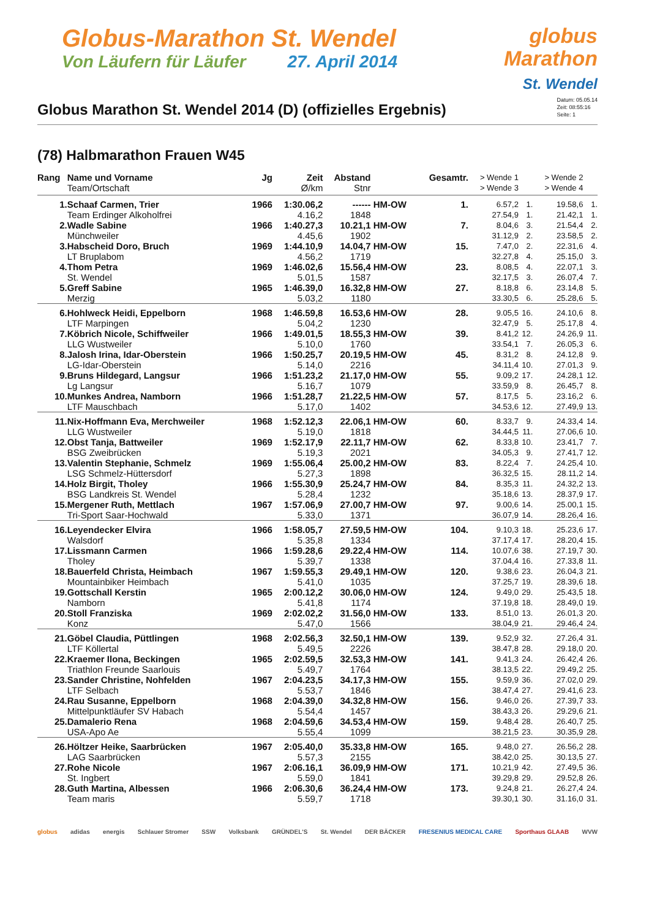Globus-Marathon St. Wendel
Von Läufern für Läufer 27. April 2014
globus
Marathon
St. Wendel
Globus Marathon St. Wendel 2014 (D) (offizielles Ergebnis)
Datum: 05.05.14
Zeit: 08:55:16
Seite: 1
(78) Halbmarathon Frauen W45
| Rang | Name und Vorname | Jg | Zeit | Abstand | | Gesamtr. | > Wende 1 | | > Wende 2 | |
| --- | --- | --- | --- | --- | --- | --- | --- | --- | --- | --- |
| | Team/Ortschaft | | Ø/km | Stnr | | | > Wende 3 | | > Wende 4 | |
| 1. | Schaaf Carmen, Trier | 1966 | 1:30.06,2 | ------ | HM-OW | 1. | 6.57,2 | 1. | 19.58,6 | 1. |
| | Team Erdinger Alkoholfrei | | 4.16,2 | 1848 | | | 27.54,9 | 1. | 21.42,1 | 1. |
| 2. | Wadle Sabine | 1966 | 1:40.27,3 | 10.21,1 | HM-OW | 7. | 8.04,6 | 3. | 21.54,4 | 2. |
| | Münchweiler | | 4.45,6 | 1902 | | | 31.12,9 | 2. | 23.58,5 | 2. |
| 3. | Habscheid Doro, Bruch | 1969 | 1:44.10,9 | 14.04,7 | HM-OW | 15. | 7.47,0 | 2. | 22.31,6 | 4. |
| | LT Bruplabom | | 4.56,2 | 1719 | | | 32.27,8 | 4. | 25.15,0 | 3. |
| 4. | Thom Petra | 1969 | 1:46.02,6 | 15.56,4 | HM-OW | 23. | 8.08,5 | 4. | 22.07,1 | 3. |
| | St. Wendel | | 5.01,5 | 1587 | | | 32.17,5 | 3. | 26.07,4 | 7. |
| 5. | Greff Sabine | 1965 | 1:46.39,0 | 16.32,8 | HM-OW | 27. | 8.18,8 | 6. | 23.14,8 | 5. |
| | Merzig | | 5.03,2 | 1180 | | | 33.30,5 | 6. | 25.28,6 | 5. |
| 6. | Hohlweck Heidi, Eppelborn | 1968 | 1:46.59,8 | 16.53,6 | HM-OW | 28. | 9.05,5 | 16. | 24.10,6 | 8. |
| | LTF Marpingen | | 5.04,2 | 1230 | | | 32.47,9 | 5. | 25.17,8 | 4. |
| 7. | Köbrich Nicole, Schiffweiler | 1966 | 1:49.01,5 | 18.55,3 | HM-OW | 39. | 8.41,2 | 12. | 24.26,9 | 11. |
| | LLG Wustweiler | | 5.10,0 | 1760 | | | 33.54,1 | 7. | 26.05,3 | 6. |
| 8. | Jalosh Irina, Idar-Oberstein | 1966 | 1:50.25,7 | 20.19,5 | HM-OW | 45. | 8.31,2 | 8. | 24.12,8 | 9. |
| | LG-Idar-Oberstein | | 5.14,0 | 2216 | | | 34.11,4 | 10. | 27.01,3 | 9. |
| 9. | Bruns Hildegard, Langsur | 1966 | 1:51.23,2 | 21.17,0 | HM-OW | 55. | 9.09,2 | 17. | 24.28,1 | 12. |
| | Lg Langsur | | 5.16,7 | 1079 | | | 33.59,9 | 8. | 26.45,7 | 8. |
| 10. | Munkes Andrea, Namborn | 1966 | 1:51.28,7 | 21.22,5 | HM-OW | 57. | 8.17,5 | 5. | 23.16,2 | 6. |
| | LTF Mauschbach | | 5.17,0 | 1402 | | | 34.53,6 | 12. | 27.49,9 | 13. |
| 11. | Nix-Hoffmann Eva, Merchweiler | 1968 | 1:52.12,3 | 22.06,1 | HM-OW | 60. | 8.33,7 | 9. | 24.33,4 | 14. |
| | LLG Wustweiler | | 5.19,0 | 1818 | | | 34.44,5 | 11. | 27.06,6 | 10. |
| 12. | Obst Tanja, Battweiler | 1969 | 1:52.17,9 | 22.11,7 | HM-OW | 62. | 8.33,8 | 10. | 23.41,7 | 7. |
| | BSG Zweibrücken | | 5.19,3 | 2021 | | | 34.05,3 | 9. | 27.41,7 | 12. |
| 13. | Valentin Stephanie, Schmelz | 1969 | 1:55.06,4 | 25.00,2 | HM-OW | 83. | 8.22,4 | 7. | 24.25,4 | 10. |
| | LSG Schmelz-Hüttersdorf | | 5.27,3 | 1898 | | | 36.32,5 | 15. | 28.11,2 | 14. |
| 14. | Holz Birgit, Tholey | 1966 | 1:55.30,9 | 25.24,7 | HM-OW | 84. | 8.35,3 | 11. | 24.32,2 | 13. |
| | BSG Landkreis St. Wendel | | 5.28,4 | 1232 | | | 35.18,6 | 13. | 28.37,9 | 17. |
| 15. | Mergener Ruth, Mettlach | 1967 | 1:57.06,9 | 27.00,7 | HM-OW | 97. | 9.00,6 | 14. | 25.00,1 | 15. |
| | Tri-Sport Saar-Hochwald | | 5.33,0 | 1371 | | | 36.07,9 | 14. | 28.26,4 | 16. |
| 16. | Leyendecker Elvira | 1966 | 1:58.05,7 | 27.59,5 | HM-OW | 104. | 9.10,3 | 18. | 25.23,6 | 17. |
| | Walsdorf | | 5.35,8 | 1334 | | | 37.17,4 | 17. | 28.20,4 | 15. |
| 17. | Lissmann Carmen | 1966 | 1:59.28,6 | 29.22,4 | HM-OW | 114. | 10.07,6 | 38. | 27.19,7 | 30. |
| | Tholey | | 5.39,7 | 1338 | | | 37.04,4 | 16. | 27.33,8 | 11. |
| 18. | Bauerfeld Christa, Heimbach | 1967 | 1:59.55,3 | 29.49,1 | HM-OW | 120. | 9.38,6 | 23. | 26.04,3 | 21. |
| | Mountainbiker Heimbach | | 5.41,0 | 1035 | | | 37.25,7 | 19. | 28.39,6 | 18. |
| 19. | Gottschall Kerstin | 1965 | 2:00.12,2 | 30.06,0 | HM-OW | 124. | 9.49,0 | 29. | 25.43,5 | 18. |
| | Namborn | | 5.41,8 | 1174 | | | 37.19,8 | 18. | 28.49,0 | 19. |
| 20. | Stoll Franziska | 1969 | 2:02.02,2 | 31.56,0 | HM-OW | 133. | 8.51,0 | 13. | 26.01,3 | 20. |
| | Konz | | 5.47,0 | 1566 | | | 38.04,9 | 21. | 29.46,4 | 24. |
| 21. | Göbel Claudia, Püttlingen | 1968 | 2:02.56,3 | 32.50,1 | HM-OW | 139. | 9.52,9 | 32. | 27.26,4 | 31. |
| | LTF Köllertal | | 5.49,5 | 2226 | | | 38.47,8 | 28. | 29.18,0 | 20. |
| 22. | Kraemer Ilona, Beckingen | 1965 | 2:02.59,5 | 32.53,3 | HM-OW | 141. | 9.41,3 | 24. | 26.42,4 | 26. |
| | Triathlon Freunde Saarlouis | | 5.49,7 | 1764 | | | 38.13,5 | 22. | 29.49,2 | 25. |
| 23. | Sander Christine, Nohfelden | 1967 | 2:04.23,5 | 34.17,3 | HM-OW | 155. | 9.59,9 | 36. | 27.02,0 | 29. |
| | LTF Selbach | | 5.53,7 | 1846 | | | 38.47,4 | 27. | 29.41,6 | 23. |
| 24. | Rau Susanne, Eppelborn | 1968 | 2:04.39,0 | 34.32,8 | HM-OW | 156. | 9.46,0 | 26. | 27.39,7 | 33. |
| | Mittelpunktläufer SV Habach | | 5.54,4 | 1457 | | | 38.43,3 | 26. | 29.29,6 | 21. |
| 25. | Damalerio Rena | 1968 | 2:04.59,6 | 34.53,4 | HM-OW | 159. | 9.48,4 | 28. | 26.40,7 | 25. |
| | USA-Apo Ae | | 5.55,4 | 1099 | | | 38.21,5 | 23. | 30.35,9 | 28. |
| 26. | Höltzer Heike, Saarbrücken | 1967 | 2:05.40,0 | 35.33,8 | HM-OW | 165. | 9.48,0 | 27. | 26.56,2 | 28. |
| | LAG Saarbrücken | | 5.57,3 | 2155 | | | 38.42,0 | 25. | 30.13,5 | 27. |
| 27. | Rohe Nicole | 1967 | 2:06.16,1 | 36.09,9 | HM-OW | 171. | 10.21,9 | 42. | 27.49,5 | 36. |
| | St. Ingbert | | 5.59,0 | 1841 | | | 39.29,8 | 29. | 29.52,8 | 26. |
| 28. | Guth Martina, Albessen | 1966 | 2:06.30,6 | 36.24,4 | HM-OW | 173. | 9.24,8 | 21. | 26.27,4 | 24. |
| | Team maris | | 5.59,7 | 1718 | | | 39.30,1 | 30. | 31.16,0 | 31. |
globus adidas energis Schlauer Stromer SSW Volksbank GRÜNDEL'S St. Wendel DER BÄCKER FRESENIUS MEDICAL CARE Sporthaus GLAAB WVW